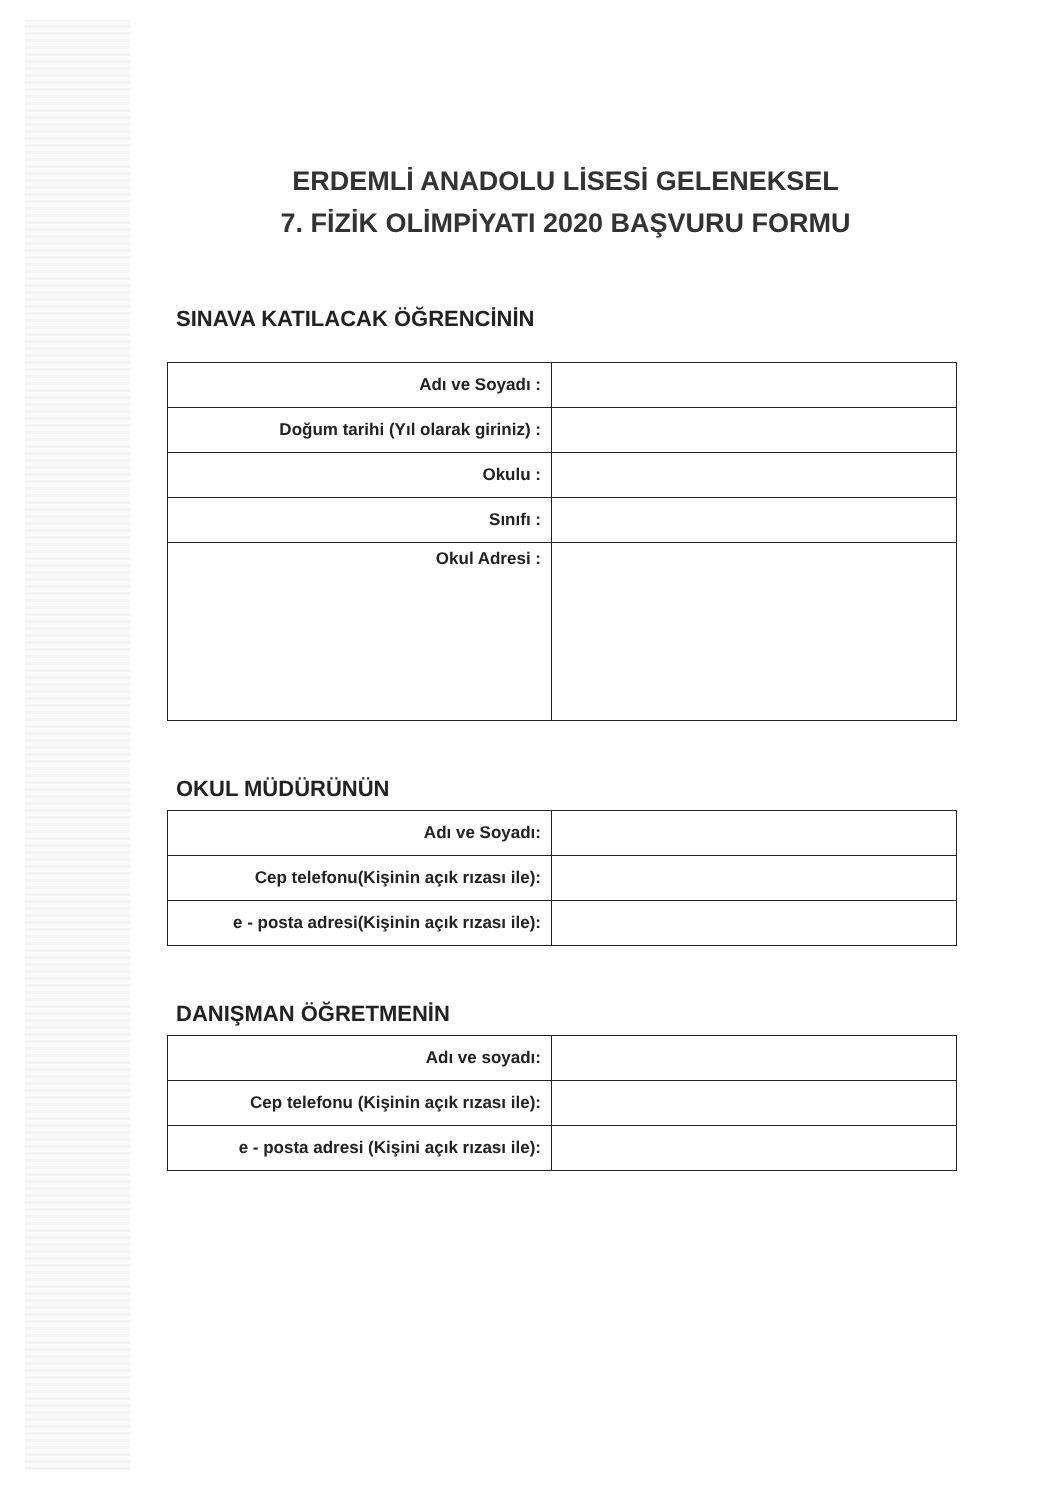ERDEMLİ ANADOLU LİSESİ GELENEKSEL
7. FİZİK OLİMPİYATI 2020 BAŞVURU FORMU
SINAVA KATILACAK ÖĞRENCİNİN
| Adı ve Soyadı : | |
| Doğum tarihi (Yıl olarak giriniz) : | |
| Okulu : | |
| Sınıfı : | |
| Okul Adresi : | |
OKUL MÜDÜRÜNÜN
| Adı ve Soyadı: | |
| Cep telefonu(Kişinin açık rızası ile): | |
| e - posta adresi(Kişinin açık rızası ile): | |
DANIŞMAN ÖĞRETMENİN
| Adı ve soyadı: | |
| Cep telefonu (Kişinin açık rızası ile): | |
| e - posta adresi (Kişini açık rızası ile): | |